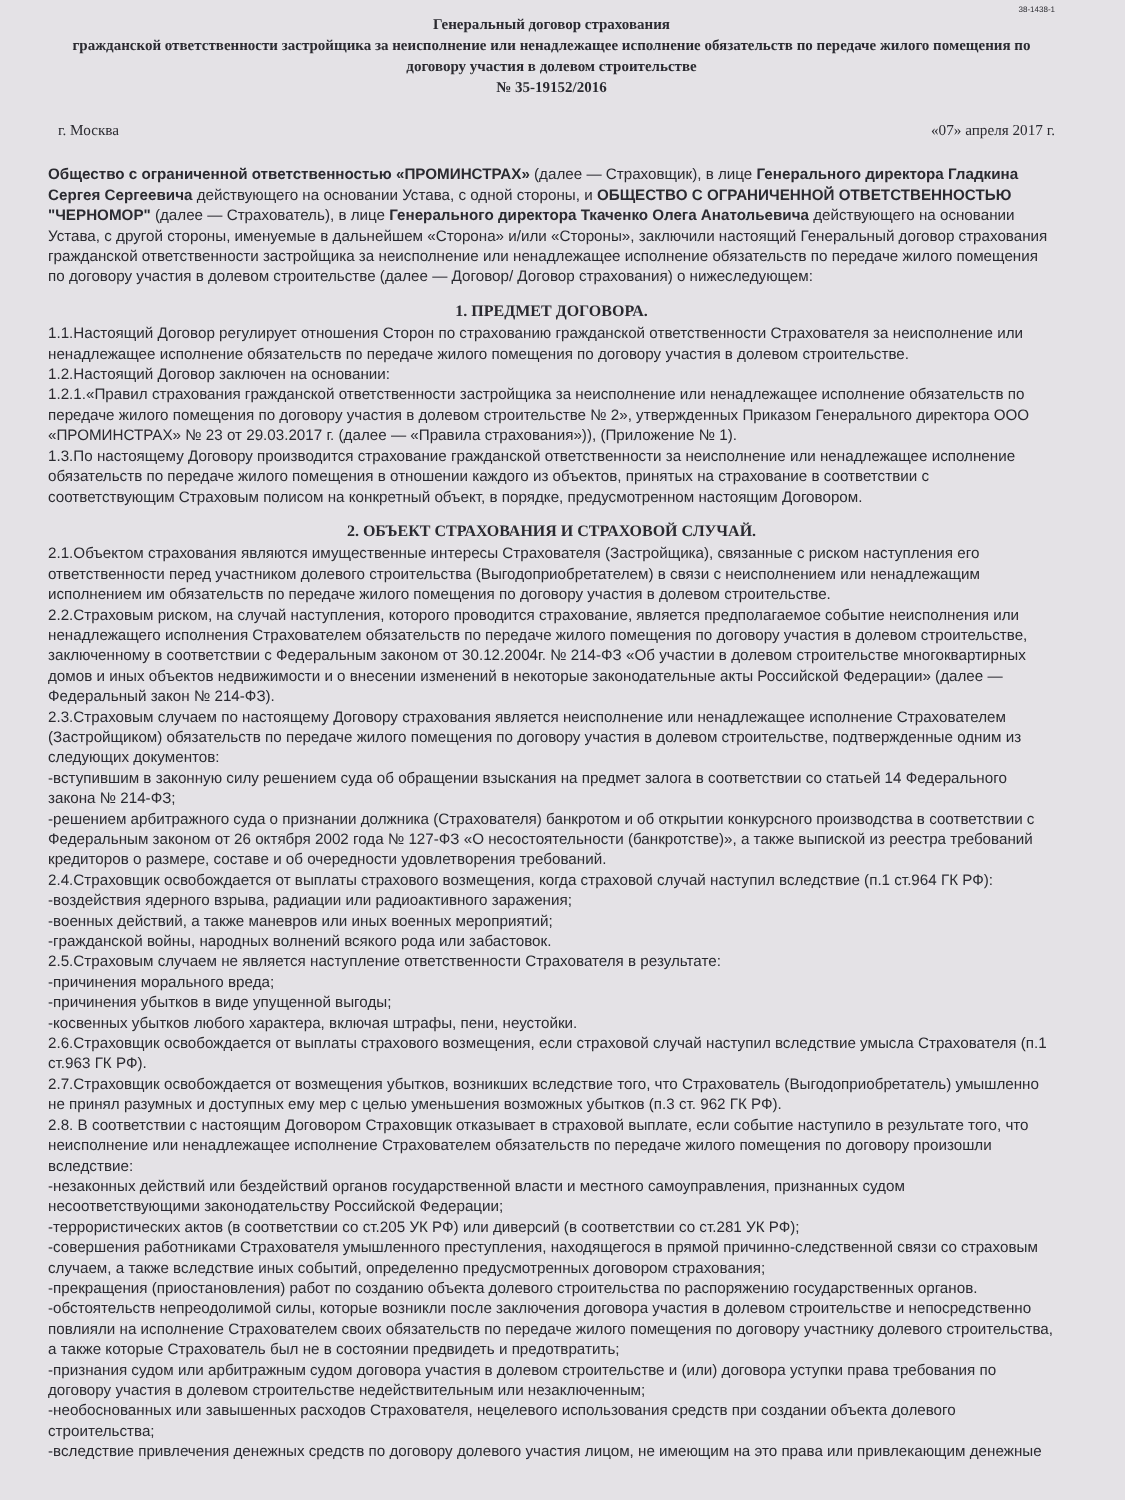38-1438-1
Генеральный договор страхования
гражданской ответственности застройщика за неисполнение или ненадлежащее исполнение обязательств по передаче жилого помещения по договору участия в долевом строительстве
№ 35-19152/2016
г. Москва «07» апреля 2017 г.
Общество с ограниченной ответственностью «ПРОМИНСТРАХ» (далее — Страховщик), в лице Генерального директора Гладкина Сергея Сергеевича действующего на основании Устава, с одной стороны, и ОБЩЕСТВО С ОГРАНИЧЕННОЙ ОТВЕТСТВЕННОСТЬЮ "ЧЕРНОМОР" (далее — Страхователь), в лице Генерального директора Ткаченко Олега Анатольевича действующего на основании Устава, с другой стороны, именуемые в дальнейшем «Сторона» и/или «Стороны», заключили настоящий Генеральный договор страхования гражданской ответственности застройщика за неисполнение или ненадлежащее исполнение обязательств по передаче жилого помещения по договору участия в долевом строительстве (далее — Договор/ Договор страхования) о нижеследующем:
1. ПРЕДМЕТ ДОГОВОРА.
1.1.Настоящий Договор регулирует отношения Сторон по страхованию гражданской ответственности Страхователя за неисполнение или ненадлежащее исполнение обязательств по передаче жилого помещения по договору участия в долевом строительстве.
1.2.Настоящий Договор заключен на основании:
1.2.1.«Правил страхования гражданской ответственности застройщика за неисполнение или ненадлежащее исполнение обязательств по передаче жилого помещения по договору участия в долевом строительстве № 2», утвержденных Приказом Генерального директора ООО «ПРОМИНСТРАХ» № 23 от 29.03.2017 г. (далее — «Правила страхования»)), (Приложение № 1).
1.3.По настоящему Договору производится страхование гражданской ответственности за неисполнение или ненадлежащее исполнение обязательств по передаче жилого помещения в отношении каждого из объектов, принятых на страхование в соответствии с соответствующим Страховым полисом на конкретный объект, в порядке, предусмотренном настоящим Договором.
2. ОБЪЕКТ СТРАХОВАНИЯ И СТРАХОВОЙ СЛУЧАЙ.
2.1.Объектом страхования являются имущественные интересы Страхователя (Застройщика), связанные с риском наступления его ответственности перед участником долевого строительства (Выгодоприобретателем) в связи с неисполнением или ненадлежащим исполнением им обязательств по передаче жилого помещения по договору участия в долевом строительстве.
2.2.Страховым риском, на случай наступления, которого проводится страхование, является предполагаемое событие неисполнения или ненадлежащего исполнения Страхователем обязательств по передаче жилого помещения по договору участия в долевом строительстве, заключенному в соответствии с Федеральным законом от 30.12.2004г. № 214-ФЗ «Об участии в долевом строительстве многоквартирных домов и иных объектов недвижимости и о внесении изменений в некоторые законодательные акты Российской Федерации» (далее — Федеральный закон № 214-ФЗ).
2.3.Страховым случаем по настоящему Договору страхования является неисполнение или ненадлежащее исполнение Страхователем (Застройщиком) обязательств по передаче жилого помещения по договору участия в долевом строительстве, подтвержденные одним из следующих документов:
-вступившим в законную силу решением суда об обращении взыскания на предмет залога в соответствии со статьей 14 Федерального закона № 214-ФЗ;
-решением арбитражного суда о признании должника (Страхователя) банкротом и об открытии конкурсного производства в соответствии с Федеральным законом от 26 октября 2002 года № 127-ФЗ «О несостоятельности (банкротстве)», а также выпиской из реестра требований кредиторов о размере, составе и об очередности удовлетворения требований.
2.4.Страховщик освобождается от выплаты страхового возмещения, когда страховой случай наступил вследствие (п.1 ст.964 ГК РФ):
-воздействия ядерного взрыва, радиации или радиоактивного заражения;
-военных действий, а также маневров или иных военных мероприятий;
-гражданской войны, народных волнений всякого рода или забастовок.
2.5.Страховым случаем не является наступление ответственности Страхователя в результате:
-причинения морального вреда;
-причинения убытков в виде упущенной выгоды;
-косвенных убытков любого характера, включая штрафы, пени, неустойки.
2.6.Страховщик освобождается от выплаты страхового возмещения, если страховой случай наступил вследствие умысла Страхователя (п.1 ст.963 ГК РФ).
2.7.Страховщик освобождается от возмещения убытков, возникших вследствие того, что Страхователь (Выгодоприобретатель) умышленно не принял разумных и доступных ему мер с целью уменьшения возможных убытков (п.3 ст. 962 ГК РФ).
2.8. В соответствии с настоящим Договором Страховщик отказывает в страховой выплате, если событие наступило в результате того, что неисполнение или ненадлежащее исполнение Страхователем обязательств по передаче жилого помещения по договору произошли вследствие:
-незаконных действий или бездействий органов государственной власти и местного самоуправления, признанных судом несоответствующими законодательству Российской Федерации;
-террористических актов (в соответствии со ст.205 УК РФ) или диверсий (в соответствии со ст.281 УК РФ);
-совершения работниками Страхователя умышленного преступления, находящегося в прямой причинно-следственной связи со страховым случаем, а также вследствие иных событий, определенно предусмотренных договором страхования;
-прекращения (приостановления) работ по созданию объекта долевого строительства по распоряжению государственных органов.
-обстоятельств непреодолимой силы, которые возникли после заключения договора участия в долевом строительстве и непосредственно повлияли на исполнение Страхователем своих обязательств по передаче жилого помещения по договору участнику долевого строительства, а также которые Страхователь был не в состоянии предвидеть и предотвратить;
-признания судом или арбитражным судом договора участия в долевом строительстве и (или) договора уступки права требования по договору участия в долевом строительстве недействительным или незаключенным;
-необоснованных или завышенных расходов Страхователя, нецелевого использования средств при создании объекта долевого строительства;
-вследствие привлечения денежных средств по договору долевого участия лицом, не имеющим на это права или привлекающим денежные